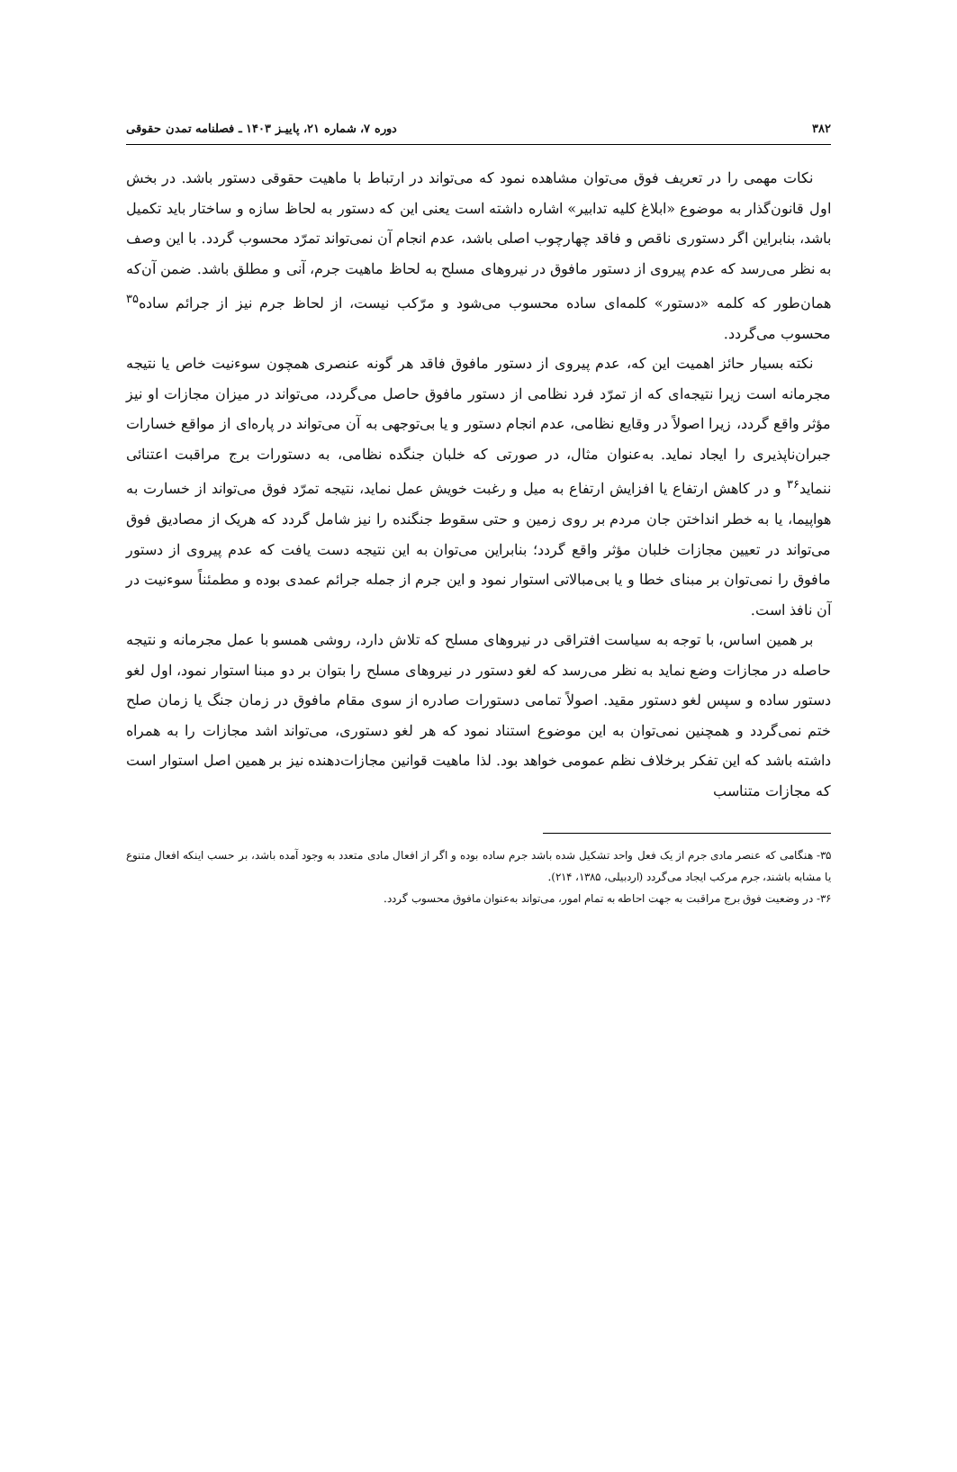۳۸۲ دوره ۷، شماره ۲۱، پاییـز ۱۴۰۳ ـ فصلنامه تمدن حقوقی
نکات مهمی را در تعریف فوق می‌توان مشاهده نمود که می‌تواند در ارتباط با ماهیت حقوقی دستور باشد. در بخش اول قانون‌گذار به موضوع «ابلاغ کلیه تدابیر» اشاره داشته است یعنی این که دستور به لحاظ سازه و ساختار باید تکمیل باشد، بنابراین اگر دستوری ناقص و فاقد چهارچوب اصلی باشد، عدم انجام آن نمی‌تواند تمرّد محسوب گردد. با این وصف به نظر می‌رسد که عدم پیروی از دستور مافوق در نیروهای مسلح به لحاظ ماهیت جرم، آنی و مطلق باشد. ضمن آن‌که همان‌طور که کلمه «دستور» کلمه‌ای ساده محسوب می‌شود و مرّکب نیست، از لحاظ جرم نیز از جرائم ساده<sup>۳۵</sup> محسوب می‌گردد.
نکته بسیار حائز اهمیت این که، عدم پیروی از دستور مافوق فاقد هر گونه عنصری همچون سوءنیت خاص یا نتیجه مجرمانه است زیرا نتیجه‌ای که از تمرّد فرد نظامی از دستور مافوق حاصل می‌گردد، می‌تواند در میزان مجازات او نیز مؤثر واقع گردد، زیرا اصولاً در وقایع نظامی، عدم انجام دستور و یا بی‌توجهی به آن می‌تواند در پاره‌ای از مواقع خسارات جبران‌ناپذیری را ایجاد نماید. به‌عنوان مثال، در صورتی که خلبان جنگده نظامی، به دستورات برج مراقبت اعتنائی ننماید<sup>۳۶</sup> و در کاهش ارتفاع یا افزایش ارتفاع به میل و رغبت خویش عمل نماید، نتیجه تمرّد فوق می‌تواند از خسارت به هواپیما، یا به خطر انداختن جان مردم بر روی زمین و حتی سقوط جنگنده را نیز شامل گردد که هریک از مصادیق فوق می‌تواند در تعیین مجازات خلبان مؤثر واقع گردد؛ بنابراین می‌توان به این نتیجه دست یافت که عدم پیروی از دستور مافوق را نمی‌توان بر مبنای خطا و یا بی‌مبالاتی استوار نمود و این جرم از جمله جرائم عمدی بوده و مطمئناً سوءنیت در آن نافذ است.
بر همین اساس، با توجه به سیاست افتراقی در نیروهای مسلح که تلاش دارد، روشی همسو با عمل مجرمانه و نتیجه حاصله در مجازات وضع نماید به نظر می‌رسد که لغو دستور در نیروهای مسلح را بتوان بر دو مبنا استوار نمود، اول لغو دستور ساده و سپس لغو دستور مقید. اصولاً تمامی دستورات صادره از سوی مقام مافوق در زمان جنگ یا زمان صلح ختم نمی‌گردد و همچنین نمی‌توان به این موضوع استناد نمود که هر لغو دستوری، می‌تواند اشد مجازات را به همراه داشته باشد که این تفکر برخلاف نظم عمومی خواهد بود. لذا ماهیت قوانین مجازات‌دهنده نیز بر همین اصل استوار است که مجازات متناسب
۳۵- هنگامی که عنصر مادی جرم از یک فعل واحد تشکیل شده باشد جرم ساده بوده و اگر از افعال مادی متعدد به وجود آمده باشد، بر حسب اینکه افعال متنوع یا مشابه باشند، جرم مرکب ایجاد می‌گردد (اردبیلی، ۱۳۸۵، ۲۱۴).
۳۶- در وضعیت فوق برج مراقبت به جهت احاطه به تمام امور، می‌تواند به‌عنوان مافوق محسوب گردد.